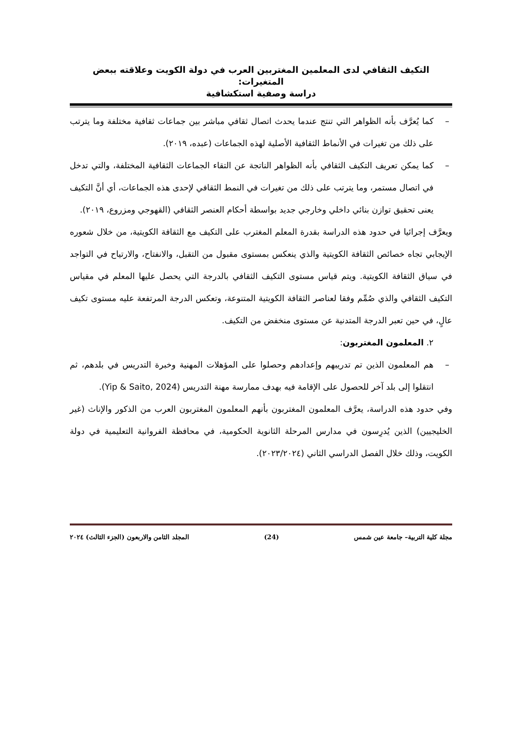التكيف الثقافي لدى المعلمين المغتربين العرب في دولة الكويت وعلاقته ببعض المتغيرات:
دراسة وصفية استكشافية
– كما يُعرَّف بأنه الظواهر التي تنتج عندما يحدث اتصال ثقافي مباشر بين جماعات ثقافية مختلفة وما يترتب على ذلك من تغيرات في الأنماط الثقافية الأصلية لهذه الجماعات (عبده، ٢٠١٩).
– كما يمكن تعريف التكيف الثقافي بأنه الظواهر الناتجة عن التقاء الجماعات الثقافية المختلفة، والتي تدخل في اتصال مستمر، وما يترتب على ذلك من تغيرات في النمط الثقافي لإحدى هذه الجماعات، أي أنَّ التكيف يعنى تحقيق توازن بنائي داخلي وخارجي جديد بواسطة أحكام العنصر الثقافي (القهوجي ومزروع، ٢٠١٩).
ويعرَّف إجرائيا في حدود هذه الدراسة بقدرة المعلم المغترب على التكيف مع الثقافة الكويتية، من خلال شعوره الإيجابي تجاه خصائص الثقافة الكويتية والذي ينعكس بمستوى مقبول من التقبل، والانفتاح، والارتياح في التواجد في سياق الثقافة الكويتية. ويتم قياس مستوى التكيف الثقافي بالدرجة التي يحصل عليها المعلم في مقياس التكيف الثقافي والذي صُمِّم وفقا لعناصر الثقافة الكويتية المتنوعة، وتعكس الدرجة المرتفعة عليه مستوى تكيف عالٍ، في حين تعبر الدرجة المتدنية عن مستوى منخفض من التكيف.
٢. المعلمون المغتربون:
– هم المعلمون الذين تم تدريبهم وإعدادهم وحصلوا على المؤهلات المهنية وخبرة التدريس في بلدهم، ثم انتقلوا إلى بلد آخر للحصول على الإقامة فيه بهدف ممارسة مهنة التدريس (Yip & Saito, 2024).
وفي حدود هذه الدراسة، يعرَّف المعلمون المغتربون بأنهم المعلمون المغتربون العرب من الذكور والإناث (غير الخليجيين) الذين يُدرِسون في مدارس المرحلة الثانوية الحكومية، في محافظة الفروانية التعليمية في دولة الكويت، وذلك خلال الفصل الدراسي الثاني (٢٠٢٣/٢٠٢٤).
مجلة كلية التربية– جامعة عين شمس (24) المجلد الثامن والاربعون (الجزء الثالث) ٢٠٢٤